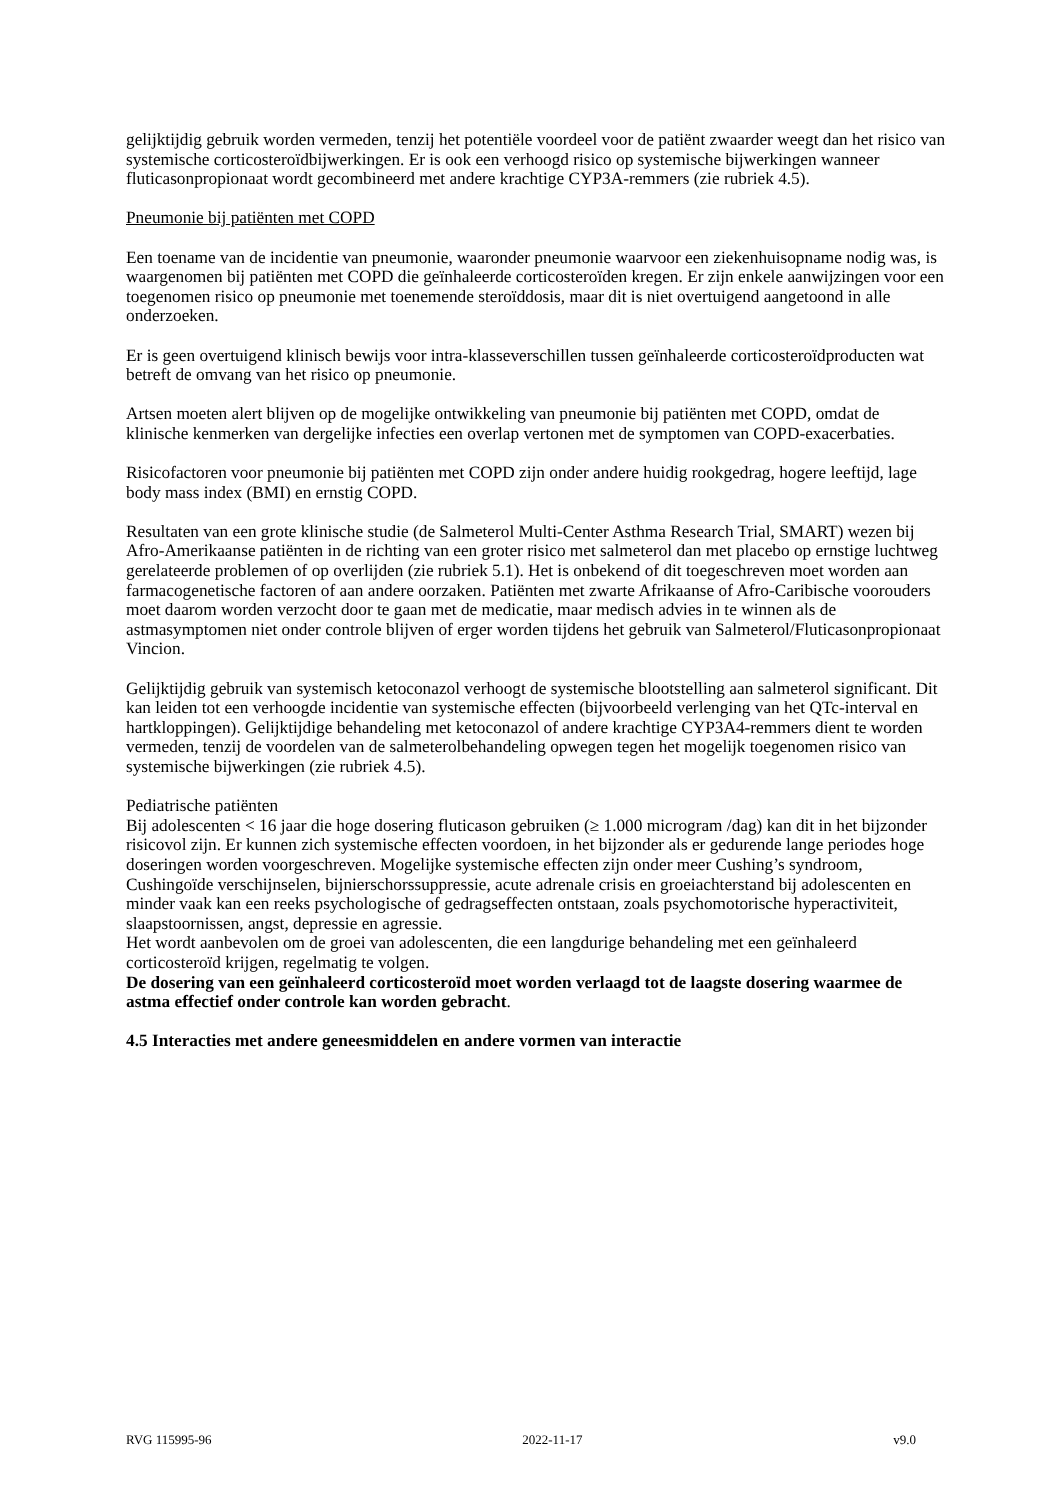gelijktijdig gebruik worden vermeden, tenzij het potentiële voordeel voor de patiënt zwaarder weegt dan het risico van systemische corticosteroïdbijwerkingen. Er is ook een verhoogd risico op systemische bijwerkingen wanneer fluticasonpropionaat wordt gecombineerd met andere krachtige CYP3A-remmers (zie rubriek 4.5).
Pneumonie bij patiënten met COPD
Een toename van de incidentie van pneumonie, waaronder pneumonie waarvoor een ziekenhuisopname nodig was, is waargenomen bij patiënten met COPD die geïnhaleerde corticosteroïden kregen. Er zijn enkele aanwijzingen voor een toegenomen risico op pneumonie met toenemende steroïddosis, maar dit is niet overtuigend aangetoond in alle onderzoeken.
Er is geen overtuigend klinisch bewijs voor intra-klasseverschillen tussen geïnhaleerde corticosteroïdproducten wat betreft de omvang van het risico op pneumonie.
Artsen moeten alert blijven op de mogelijke ontwikkeling van pneumonie bij patiënten met COPD, omdat de klinische kenmerken van dergelijke infecties een overlap vertonen met de symptomen van COPD-exacerbaties.
Risicofactoren voor pneumonie bij patiënten met COPD zijn onder andere huidig rookgedrag, hogere leeftijd, lage body mass index (BMI) en ernstig COPD.
Resultaten van een grote klinische studie (de Salmeterol Multi-Center Asthma Research Trial, SMART) wezen bij Afro-Amerikaanse patiënten in de richting van een groter risico met salmeterol dan met placebo op ernstige luchtweg gerelateerde problemen of op overlijden (zie rubriek 5.1). Het is onbekend of dit toegeschreven moet worden aan farmacogenetische factoren of aan andere oorzaken. Patiënten met zwarte Afrikaanse of Afro-Caribische voorouders moet daarom worden verzocht door te gaan met de medicatie, maar medisch advies in te winnen als de astmasymptomen niet onder controle blijven of erger worden tijdens het gebruik van Salmeterol/Fluticasonpropionaat Vincion.
Gelijktijdig gebruik van systemisch ketoconazol verhoogt de systemische blootstelling aan salmeterol significant. Dit kan leiden tot een verhoogde incidentie van systemische effecten (bijvoorbeeld verlenging van het QTc-interval en hartkloppingen). Gelijktijdige behandeling met ketoconazol of andere krachtige CYP3A4-remmers dient te worden vermeden, tenzij de voordelen van de salmeterolbehandeling opwegen tegen het mogelijk toegenomen risico van systemische bijwerkingen (zie rubriek 4.5).
Pediatrische patiënten
Bij adolescenten < 16 jaar die hoge dosering fluticason gebruiken (≥ 1.000 microgram /dag) kan dit in het bijzonder risicovol zijn. Er kunnen zich systemische effecten voordoen, in het bijzonder als er gedurende lange periodes hoge doseringen worden voorgeschreven. Mogelijke systemische effecten zijn onder meer Cushing’s syndroom, Cushingoïde verschijnselen, bijnierschorssuppressie, acute adrenale crisis en groeiachterstand bij adolescenten en minder vaak kan een reeks psychologische of gedragseffecten ontstaan, zoals psychomotorische hyperactiviteit, slaapstoornissen, angst, depressie en agressie.
Het wordt aanbevolen om de groei van adolescenten, die een langdurige behandeling met een geïnhaleerd corticosteroïd krijgen, regelmatig te volgen.
De dosering van een geïnhaleerd corticosteroïd moet worden verlaagd tot de laagste dosering waarmee de astma effectief onder controle kan worden gebracht.
4.5 Interacties met andere geneesmiddelen en andere vormen van interactie
RVG 115995-96 2022-11-17 v9.0